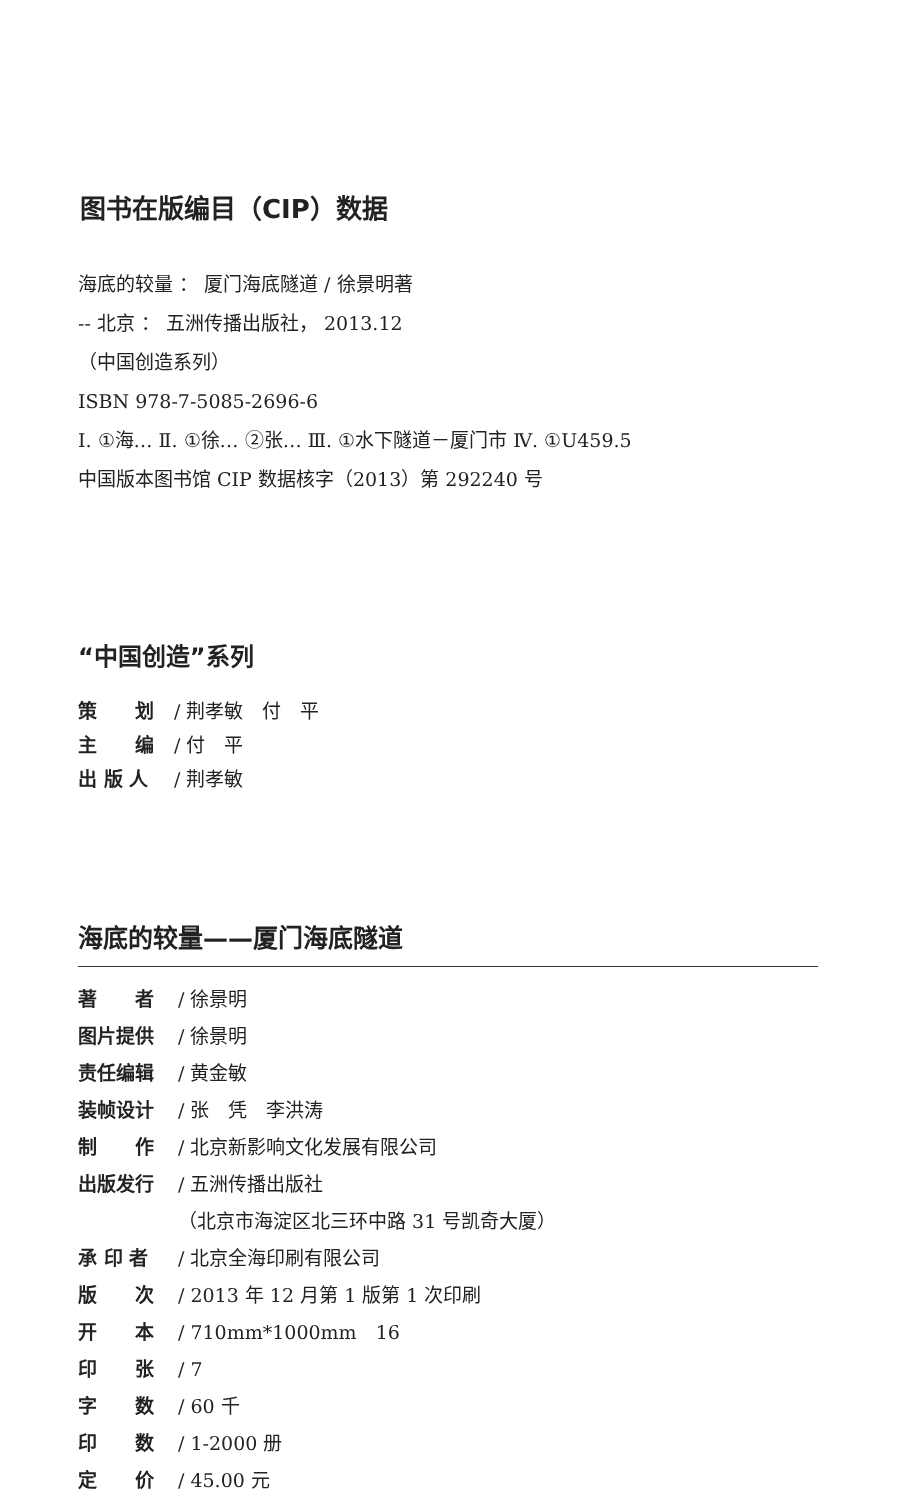图书在版编目（CIP）数据
海底的较量 ： 厦门海底隧道 / 徐景明著
-- 北京 ： 五洲传播出版社， 2013.12
（中国创造系列）
ISBN 978-7-5085-2696-6
Ⅰ. ①海… Ⅱ. ①徐… ②张… Ⅲ. ①水下隧道－厦门市 Ⅳ. ①U459.5
中国版本图书馆 CIP 数据核字（2013）第 292240 号
“中国创造”系列
策　　划 / 荆孝敏　付　平
主　　编 / 付　平
出 版 人 / 荆孝敏
海底的较量——厦门海底隧道
著　　者 / 徐景明
图片提供 / 徐景明
责任编辑 / 黄金敏
装帧设计 / 张　凭　李洪涛
制　　作 / 北京新影响文化发展有限公司
出版发行 / 五洲传播出版社
（北京市海淀区北三环中路 31 号凯奇大厦）
承 印 者 / 北京全海印刷有限公司
版　　次 / 2013 年 12 月第 1 版第 1 次印刷
开　　本 / 710mm*1000mm　16
印　　张 / 7
字　　数 / 60 千
印　　数 / 1-2000 册
定　　价 / 45.00 元